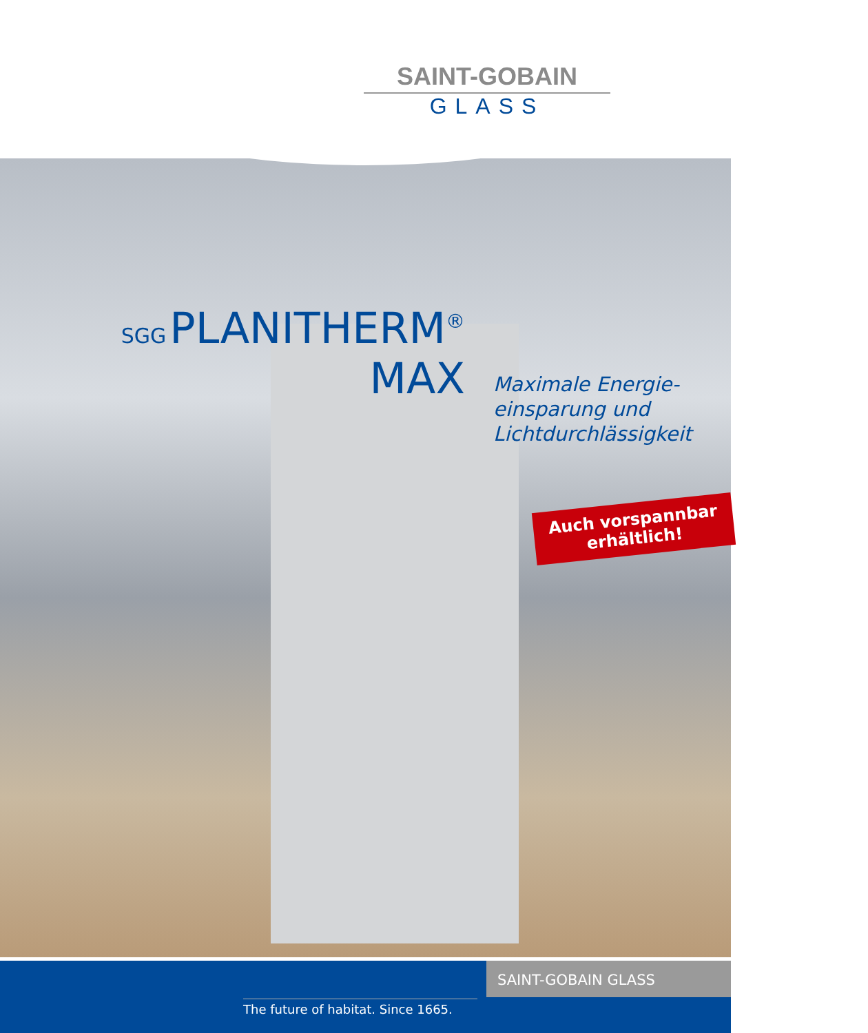SAINT-GOBAIN
GLASS
SGG PLANITHERM<sup>®</sup>
MAX
Maximale Energie-
einsparung und
Lichtdurchlässigkeit
Auch vorspannbar
erhältlich!
SAINT-GOBAIN GLASS
The future of habitat. Since 1665.